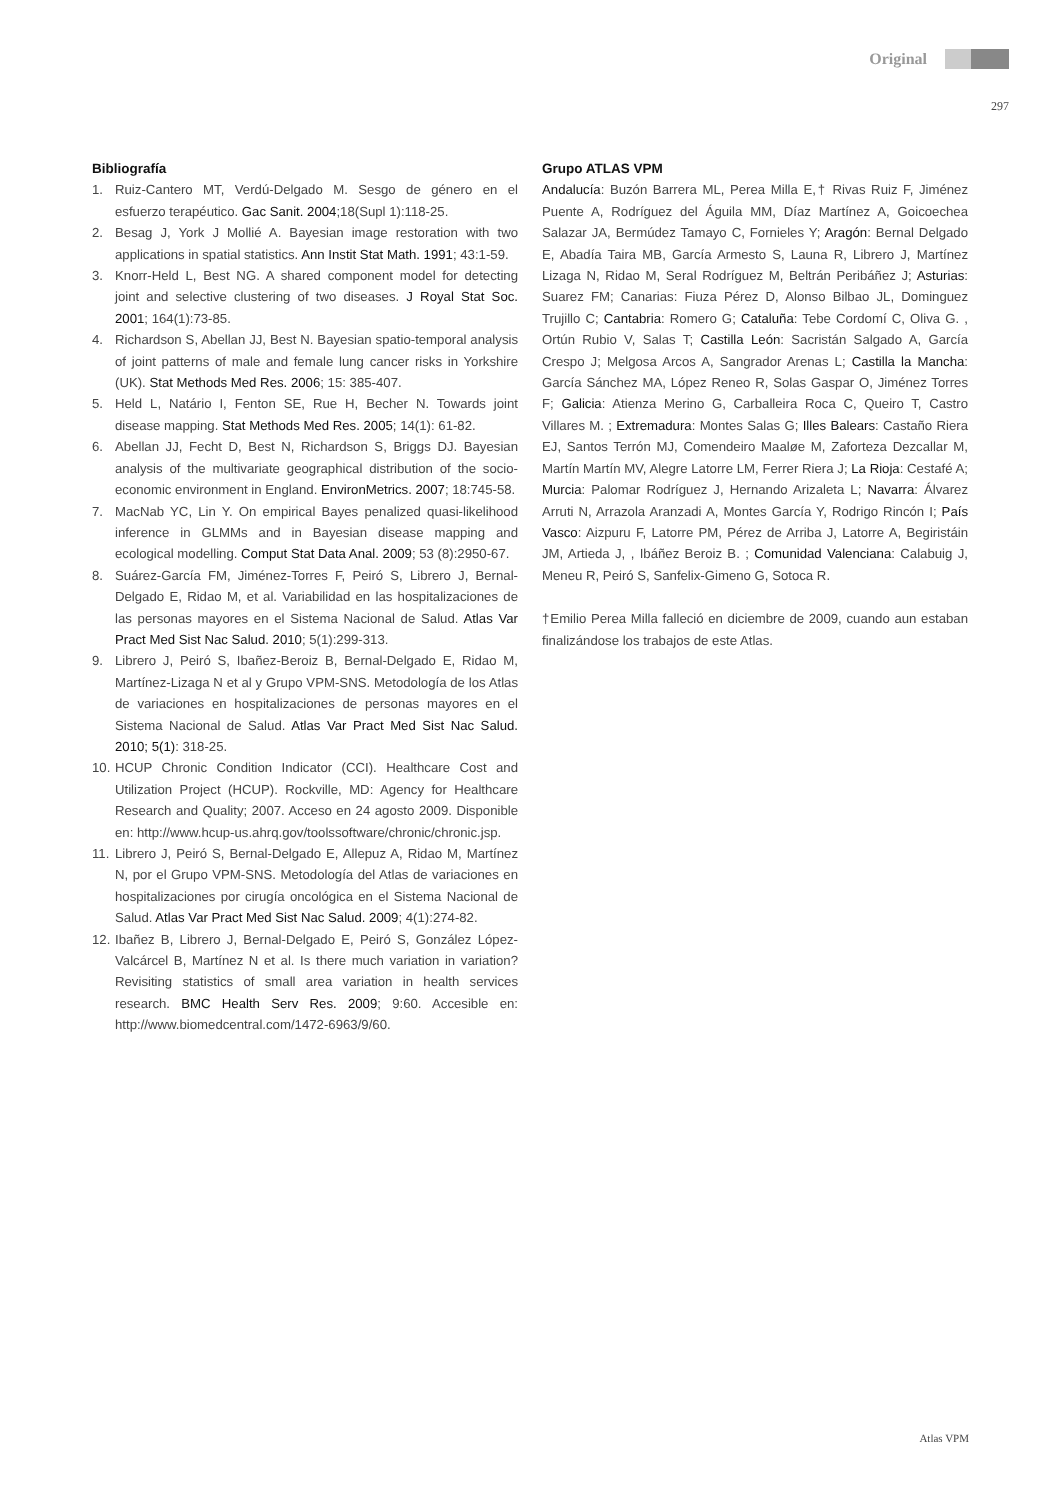Original
297
Bibliografía
1. Ruiz-Cantero MT, Verdú-Delgado M. Sesgo de género en el esfuerzo terapéutico. Gac Sanit. 2004;18(Supl 1):118-25.
2. Besag J, York J Mollié A. Bayesian image restoration with two applications in spatial statistics. Ann Instit Stat Math. 1991; 43:1-59.
3. Knorr-Held L, Best NG. A shared component model for detecting joint and selective clustering of two diseases. J Royal Stat Soc. 2001; 164(1):73-85.
4. Richardson S, Abellan JJ, Best N. Bayesian spatio-temporal analysis of joint patterns of male and female lung cancer risks in Yorkshire (UK). Stat Methods Med Res. 2006; 15: 385-407.
5. Held L, Natário I, Fenton SE, Rue H, Becher N. Towards joint disease mapping. Stat Methods Med Res. 2005; 14(1): 61-82.
6. Abellan JJ, Fecht D, Best N, Richardson S, Briggs DJ. Bayesian analysis of the multivariate geographical distribution of the socio-economic environment in England. EnvironMetrics. 2007; 18:745-58.
7. MacNab YC, Lin Y. On empirical Bayes penalized quasi-likelihood inference in GLMMs and in Bayesian disease mapping and ecological modelling. Comput Stat Data Anal. 2009; 53 (8):2950-67.
8. Suárez-García FM, Jiménez-Torres F, Peiró S, Librero J, Bernal-Delgado E, Ridao M, et al. Variabilidad en las hospitalizaciones de las personas mayores en el Sistema Nacional de Salud. Atlas Var Pract Med Sist Nac Salud. 2010; 5(1):299-313.
9. Librero J, Peiró S, Ibañez-Beroiz B, Bernal-Delgado E, Ridao M, Martínez-Lizaga N et al y Grupo VPM-SNS. Metodología de los Atlas de variaciones en hospitalizaciones de personas mayores en el Sistema Nacional de Salud. Atlas Var Pract Med Sist Nac Salud. 2010; 5(1): 318-25.
10.
HCUP Chronic Condition Indicator (CCI). Healthcare Cost and Utilization Project (HCUP). Rockville, MD: Agency for Healthcare Research and Quality; 2007. Acceso en 24 agosto 2009. Disponible en: http://www.hcup-us.ahrq.gov/toolssoftware/chronic/chronic.jsp.
11.
Librero J, Peiró S, Bernal-Delgado E, Allepuz A, Ridao M, Martínez N, por el Grupo VPM-SNS. Metodología del Atlas de variaciones en hospitalizaciones por cirugía oncológica en el Sistema Nacional de Salud. Atlas Var Pract Med Sist Nac Salud. 2009; 4(1):274-82.
12.
Ibañez B, Librero J, Bernal-Delgado E, Peiró S, González López-Valcárcel B, Martínez N et al. Is there much variation in variation? Revisiting statistics of small area variation in health services research. BMC Health Serv Res. 2009; 9:60. Accesible en: http://www.biomedcentral.com/1472-6963/9/60.
Grupo ATLAS VPM
Andalucía: Buzón Barrera ML, Perea Milla E,† Rivas Ruiz F, Jiménez Puente A, Rodríguez del Águila MM, Díaz Martínez A, Goicoechea Salazar JA, Bermúdez Tamayo C, Fornieles Y; Aragón: Bernal Delgado E, Abadía Taira MB, García Armesto S, Launa R, Librero J, Martínez Lizaga N, Ridao M, Seral Rodríguez M, Beltrán Peribáñez J; Asturias: Suarez FM; Canarias: Fiuza Pérez D, Alonso Bilbao JL, Dominguez Trujillo C; Cantabria: Romero G; Cataluña: Tebe Cordomí C, Oliva G. , Ortún Rubio V, Salas T; Castilla León: Sacristán Salgado A, García Crespo J; Melgosa Arcos A, Sangrador Arenas L; Castilla la Mancha: García Sánchez MA, López Reneo R, Solas Gaspar O, Jiménez Torres F; Galicia: Atienza Merino G, Carballeira Roca C, Queiro T, Castro Villares M. ; Extremadura: Montes Salas G; Illes Balears: Castaño Riera EJ, Santos Terrón MJ, Comendeiro Maaløe M, Zaforteza Dezcallar M, Martín Martín MV, Alegre Latorre LM, Ferrer Riera J; La Rioja: Cestafé A; Murcia: Palomar Rodríguez J, Hernando Arizaleta L; Navarra: Álvarez Arruti N, Arrazola Aranzadi A, Montes García Y, Rodrigo Rincón I; País Vasco: Aizpuru F, Latorre PM, Pérez de Arriba J, Latorre A, Begiristáin JM, Artieda J, , Ibáñez Beroiz B. ; Comunidad Valenciana: Calabuig J, Meneu R, Peiró S, Sanfelix-Gimeno G, Sotoca R.
†Emilio Perea Milla falleció en diciembre de 2009, cuando aun estaban finalizándose los trabajos de este Atlas.
Atlas VPM